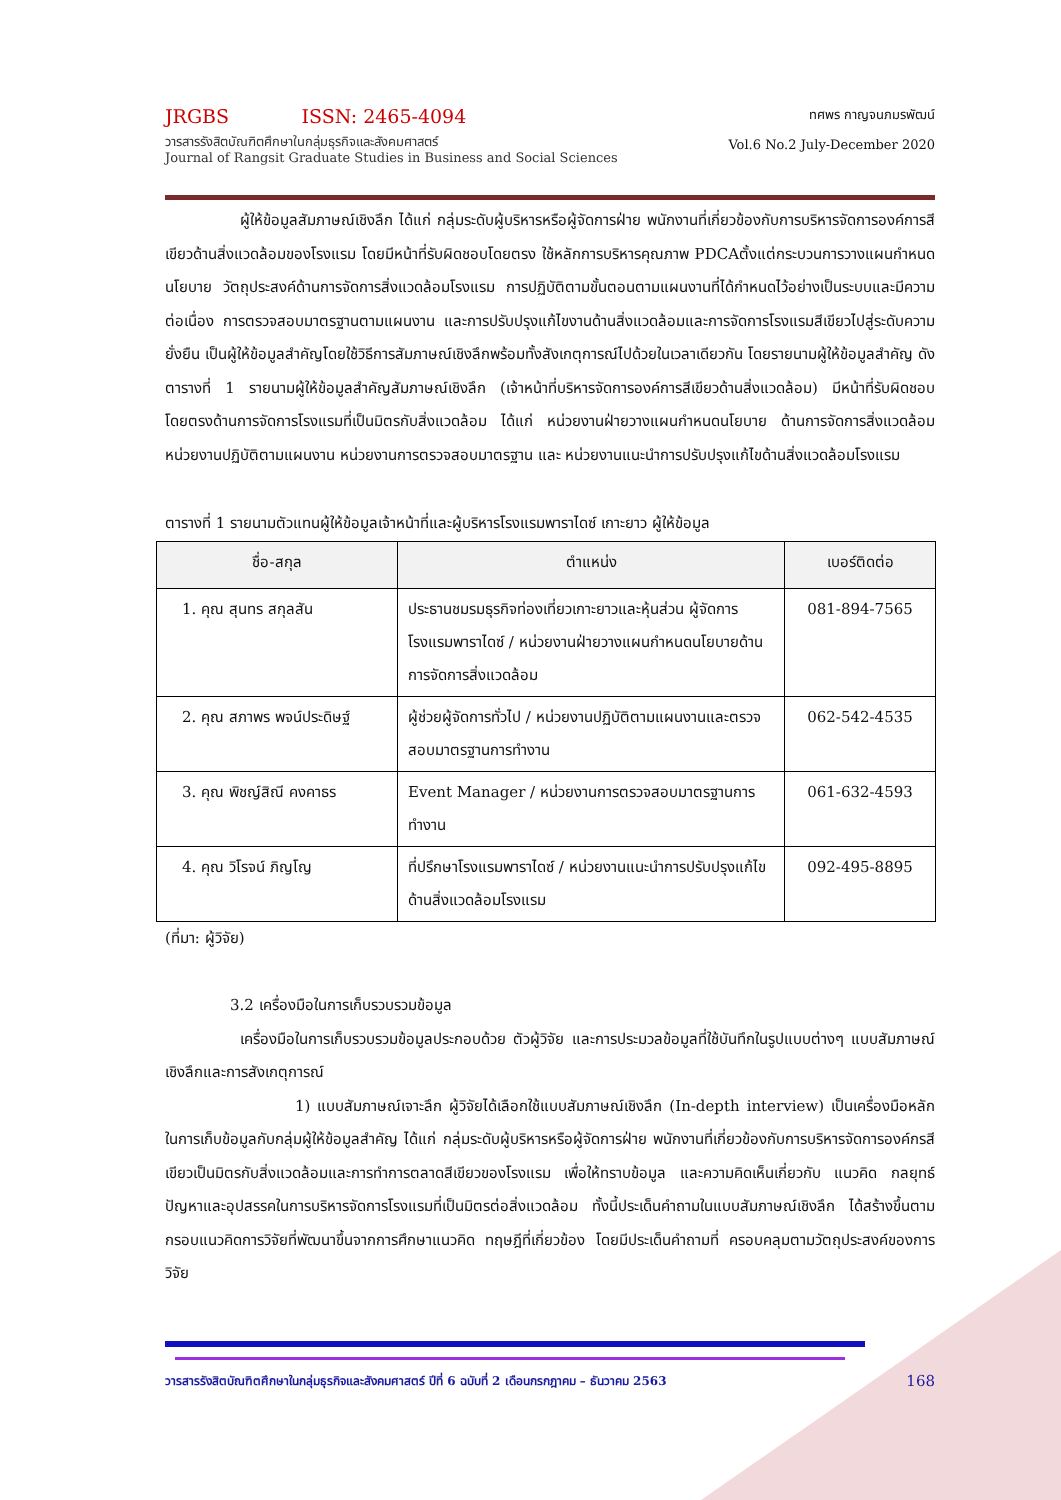JRGBS ISSN: 2465-4094
วารสารรังสิตบัณฑิตศึกษาในกลุ่มธุรกิจและสังคมศาสตร์
Journal of Rangsit Graduate Studies in Business and Social Sciences
ทศพร กาญจนภมรพัฒน์
Vol.6 No.2 July-December 2020
ผู้ให้ข้อมูลสัมภาษณ์เชิงลึก ได้แก่ กลุ่มระดับผู้บริหารหรือผู้จัดการฝ่าย พนักงานที่เกี่ยวข้องกับการบริหารจัดการองค์การสีเขียวด้านสิ่งแวดล้อมของโรงแรม โดยมีหน้าที่รับผิดชอบโดยตรง ใช้หลักการบริหารคุณภาพ PDCAตั้งแต่กระบวนการวางแผนกำหนดนโยบาย วัตถุประสงค์ด้านการจัดการสิ่งแวดล้อมโรงแรม การปฏิบัติตามขั้นตอนตามแผนงานที่ได้กำหนดไว้อย่างเป็นระบบและมีความต่อเนื่อง การตรวจสอบมาตรฐานตามแผนงาน และการปรับปรุงแก้ไขงานด้านสิ่งแวดล้อมและการจัดการโรงแรมสีเขียวไปสู่ระดับความยั่งยืน เป็นผู้ให้ข้อมูลสำคัญโดยใช้วิธีการสัมภาษณ์เชิงลึกพร้อมทั้งสังเกตุการณ์ไปด้วยในเวลาเดียวกัน โดยรายนามผู้ให้ข้อมูลสำคัญ ดังตารางที่ 1 รายนามผู้ให้ข้อมูลสำคัญสัมภาษณ์เชิงลึก (เจ้าหน้าที่บริหารจัดการองค์การสีเขียวด้านสิ่งแวดล้อม) มีหน้าที่รับผิดชอบโดยตรงด้านการจัดการโรงแรมที่เป็นมิตรกับสิ่งแวดล้อม ได้แก่ หน่วยงานฝ่ายวางแผนกำหนดนโยบาย ด้านการจัดการสิ่งแวดล้อม หน่วยงานปฏิบัติตามแผนงาน หน่วยงานการตรวจสอบมาตรฐาน และ หน่วยงานแนะนำการปรับปรุงแก้ไขด้านสิ่งแวดล้อมโรงแรม
ตารางที่ 1 รายนามตัวแทนผู้ให้ข้อมูลเจ้าหน้าที่และผู้บริหารโรงแรมพาราไดซ์ เกาะยาว ผู้ให้ข้อมูล
| ชื่อ-สกุล | ตำแหน่ง | เบอร์ติดต่อ |
| --- | --- | --- |
| 1. คุณ สุนทร สกุลสัน | ประธานชมรมธุรกิจท่องเที่ยวเกาะยาวและหุ้นส่วน ผู้จัดการโรงแรมพาราไดซ์ / หน่วยงานฝ่ายวางแผนกำหนดนโยบายด้านการจัดการสิ่งแวดล้อม | 081-894-7565 |
| 2. คุณ สภาพร พจน์ประดิษฐ์ | ผู้ช่วยผู้จัดการทั่วไป / หน่วยงานปฏิบัติตามแผนงานและตรวจสอบมาตรฐานการทำงาน | 062-542-4535 |
| 3. คุณ พิชญ์สิณี คงคาธร | Event Manager / หน่วยงานการตรวจสอบมาตรฐานการทำงาน | 061-632-4593 |
| 4. คุณ วิโรจน์ ภิญโญ | ที่ปรึกษาโรงแรมพาราไดซ์ / หน่วยงานแนะนำการปรับปรุงแก้ไขด้านสิ่งแวดล้อมโรงแรม | 092-495-8895 |
(ที่มา: ผู้วิจัย)
3.2 เครื่องมือในการเก็บรวบรวมข้อมูล
เครื่องมือในการเก็บรวบรวมข้อมูลประกอบด้วย ตัวผู้วิจัย และการประมวลข้อมูลที่ใช้บันทึกในรูปแบบต่างๆ แบบสัมภาษณ์เชิงลึกและการสังเกตุการณ์
1) แบบสัมภาษณ์เจาะลึก ผู้วิจัยได้เลือกใช้แบบสัมภาษณ์เชิงลึก (In-depth interview) เป็นเครื่องมือหลักในการเก็บข้อมูลกับกลุ่มผู้ให้ข้อมูลสำคัญ ได้แก่ กลุ่มระดับผู้บริหารหรือผู้จัดการฝ่าย พนักงานที่เกี่ยวข้องกับการบริหารจัดการองค์กรสีเขียวเป็นมิตรกับสิ่งแวดล้อมและการทำการตลาดสีเขียวของโรงแรม เพื่อให้ทราบข้อมูล และความคิดเห็นเกี่ยวกับ แนวคิด กลยุทธ์ ปัญหาและอุปสรรคในการบริหารจัดการโรงแรมที่เป็นมิตรต่อสิ่งแวดล้อม ทั้งนี้ประเด็นคำถามในแบบสัมภาษณ์เชิงลึก ได้สร้างขึ้นตามกรอบแนวคิดการวิจัยที่พัฒนาขึ้นจากการศึกษาแนวคิด ทฤษฎีที่เกี่ยวข้อง โดยมีประเด็นคำถามที่ ครอบคลุมตามวัตถุประสงค์ของการวิจัย
วารสารรังสิตบัณฑิตศึกษาในกลุ่มธุรกิจและสังคมศาสตร์ ปีที่ 6 ฉบับที่ 2 เดือนกรกฎาคม – ธันวาคม 2563 168